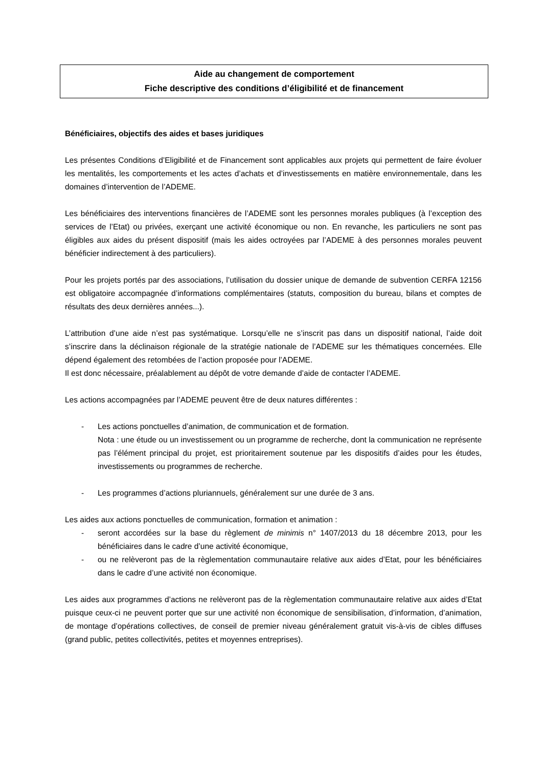Aide au changement de comportement
Fiche descriptive des conditions d’éligibilité et de financement
Bénéficiaires, objectifs des aides et bases juridiques
Les présentes Conditions d’Eligibilité et de Financement sont applicables aux projets qui permettent de faire évoluer les mentalités, les comportements et les actes d’achats et d’investissements en matière environnementale, dans les domaines d’intervention de l’ADEME.
Les bénéficiaires des interventions financières de l’ADEME sont les personnes morales publiques (à l’exception des services de l’Etat) ou privées, exerçant une activité économique ou non. En revanche, les particuliers ne sont pas éligibles aux aides du présent dispositif (mais les aides octroyées par l’ADEME à des personnes morales peuvent bénéficier indirectement à des particuliers).
Pour les projets portés par des associations, l’utilisation du dossier unique de demande de subvention CERFA 12156 est obligatoire accompagnée d’informations complémentaires (statuts, composition du bureau, bilans et comptes de résultats des deux dernières années...).
L’attribution d’une aide n’est pas systématique. Lorsqu’elle ne s’inscrit pas dans un dispositif national, l’aide doit s’inscrire dans la déclinaison régionale de la stratégie nationale de l’ADEME sur les thématiques concernées. Elle dépend également des retombées de l’action proposée pour l’ADEME.
Il est donc nécessaire, préalablement au dépôt de votre demande d’aide de contacter l’ADEME.
Les actions accompagnées par l’ADEME peuvent être de deux natures différentes :
- Les actions ponctuelles d’animation, de communication et de formation.
Nota : une étude ou un investissement ou un programme de recherche, dont la communication ne représente pas l’élément principal du projet, est prioritairement soutenue par les dispositifs d’aides pour les études, investissements ou programmes de recherche.
- Les programmes d’actions pluriannuels, généralement sur une durée de 3 ans.
Les aides aux actions ponctuelles de communication, formation et animation :
- seront accordées sur la base du règlement de minimis n° 1407/2013 du 18 décembre 2013, pour les bénéficiaires dans le cadre d’une activité économique,
- ou ne relèveront pas de la règlementation communautaire relative aux aides d’Etat, pour les bénéficiaires dans le cadre d’une activité non économique.
Les aides aux programmes d’actions ne relèveront pas de la règlementation communautaire relative aux aides d’Etat puisque ceux-ci ne peuvent porter que sur une activité non économique de sensibilisation, d’information, d’animation, de montage d’opérations collectives, de conseil de premier niveau généralement gratuit vis-à-vis de cibles diffuses (grand public, petites collectivités, petites et moyennes entreprises).